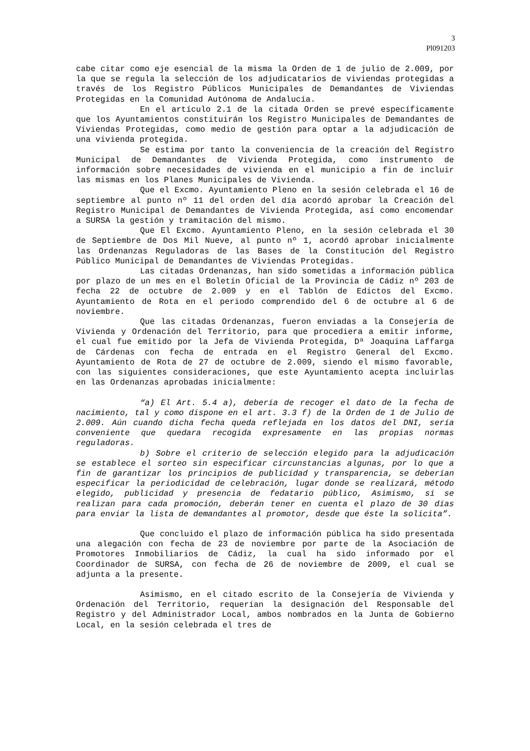3
Pl091203
cabe citar como eje esencial de la misma la Orden de 1 de julio de 2.009, por la que se regula la selección de los adjudicatarios de viviendas protegidas a través de los Registro Públicos Municipales de Demandantes de Viviendas Protegidas en la Comunidad Autónoma de Andalucía.
En el artículo 2.1 de la citada Orden se prevé específicamente que los Ayuntamientos constituirán los Registro Municipales de Demandantes de Viviendas Protegidas, como medio de gestión para optar a la adjudicación de una vivienda protegida.
Se estima por tanto la conveniencia de la creación del Registro Municipal de Demandantes de Vivienda Protegida, como instrumento de información sobre necesidades de vivienda en el municipio a fin de incluir las mismas en los Planes Municipales de Vivienda.
Que el Excmo. Ayuntamiento Pleno en la sesión celebrada el 16 de septiembre al punto nº 11 del orden del día acordó aprobar la Creación del Registro Municipal de Demandantes de Vivienda Protegida, así como encomendar a SURSA la gestión y tramitación del mismo.
Que El Excmo. Ayuntamiento Pleno, en la sesión celebrada el 30 de Septiembre de Dos Mil Nueve, al punto nº 1, acordó aprobar inicialmente las Ordenanzas Reguladoras de las Bases de la Constitución del Registro Público Municipal de Demandantes de Viviendas Protegidas.
Las citadas Ordenanzas, han sido sometidas a información pública por plazo de un mes en el Boletín Oficial de la Provincia de Cádiz nº 203 de fecha 22 de octubre de 2.009 y en el Tablón de Edictos del Excmo. Ayuntamiento de Rota en el periodo comprendido del 6 de octubre al 6 de noviembre.
Que las citadas Ordenanzas, fueron enviadas a la Consejería de Vivienda y Ordenación del Territorio, para que procediera a emitir informe, el cual fue emitido por la Jefa de Vivienda Protegida, Dª Joaquina Laffarga de Cárdenas con fecha de entrada en el Registro General del Excmo. Ayuntamiento de Rota de 27 de octubre de 2.009, siendo el mismo favorable, con las siguientes consideraciones, que este Ayuntamiento acepta incluirlas en las Ordenanzas aprobadas inicialmente:
“a) El Art. 5.4 a), debería de recoger el dato de la fecha de nacimiento, tal y como dispone en el art. 3.3 f) de la Orden de 1 de Julio de 2.009. Aún cuando dicha fecha queda reflejada en los datos del DNI, sería conveniente que quedara recogida expresamente en las propias normas reguladoras.
b) Sobre el criterio de selección elegido para la adjudicación se establece el sorteo sin especificar circunstancias algunas, por lo que a fin de garantizar los principios de publicidad y transparencia, se deberían especificar la periodicidad de celebración, lugar donde se realizará, método elegido, publicidad y presencia de fedatario público, Asimismo, si se realizan para cada promoción, deberán tener en cuenta el plazo de 30 días para enviar la lista de demandantes al promotor, desde que éste la solicita”.
Que concluido el plazo de información pública ha sido presentada una alegación con fecha de 23 de noviembre por parte de la Asociación de Promotores Inmobiliarios de Cádiz, la cual ha sido informado por el Coordinador de SURSA, con fecha de 26 de noviembre de 2009, el cual se adjunta a la presente.
Asimismo, en el citado escrito de la Consejería de Vivienda y Ordenación del Territorio, requerían la designación del Responsable del Registro y del Administrador Local, ambos nombrados en la Junta de Gobierno Local, en la sesión celebrada el tres de